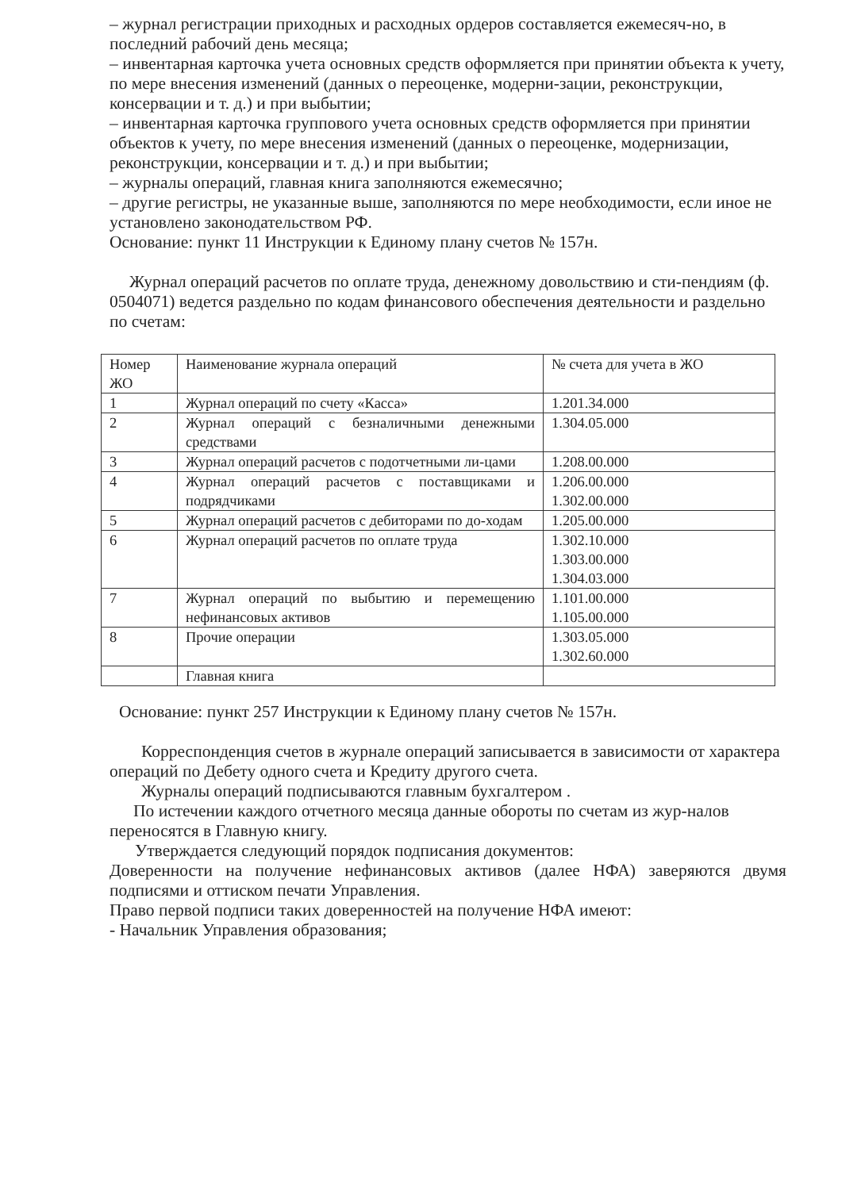– журнал регистрации приходных и расходных ордеров составляется ежемесяч-но, в последний рабочий день месяца;
– инвентарная карточка учета основных средств оформляется при принятии объекта к учету, по мере внесения изменений (данных о переоценке, модерни-зации, реконструкции, консервации и т. д.) и при выбытии;
– инвентарная карточка группового учета основных средств оформляется при принятии объектов к учету, по мере внесения изменений (данных о переоценке, модернизации, реконструкции, консервации и т. д.) и при выбытии;
– журналы операций, главная книга заполняются ежемесячно;
– другие регистры, не указанные выше, заполняются по мере необходимости, если иное не установлено законодательством РФ.
Основание: пункт 11 Инструкции к Единому плану счетов № 157н.
Журнал операций расчетов по оплате труда, денежному довольствию и сти-пендиям (ф. 0504071) ведется раздельно по кодам финансового обеспечения деятельности и раздельно по счетам:
| Номер ЖО | Наименование журнала операций | № счета для учета в ЖО |
| 1 | Журнал операций по счету «Касса» | 1.201.34.000 |
| 2 | Журнал операций с безналичными денежными средствами | 1.304.05.000 |
| 3 | Журнал операций расчетов с подотчетными ли-цами | 1.208.00.000 |
| 4 | Журнал операций расчетов с поставщиками и подрядчиками | 1.206.00.000 1.302.00.000 |
| 5 | Журнал операций расчетов с дебиторами по до-ходам | 1.205.00.000 |
| 6 | Журнал операций расчетов по оплате труда | 1.302.10.000 1.303.00.000 1.304.03.000 |
| 7 | Журнал операций по выбытию и перемещению нефинансовых активов | 1.101.00.000 1.105.00.000 |
| 8 | Прочие операции | 1.303.05.000 1.302.60.000 |
| | Главная книга | |
Основание: пункт 257 Инструкции к Единому плану счетов № 157н.
Корреспонденция счетов в журнале операций записывается в зависимости от характера операций по Дебету одного счета и Кредиту другого счета.
Журналы операций подписываются главным бухгалтером .
По истечении каждого отчетного месяца данные обороты по счетам из жур-налов переносятся в Главную книгу.
Утверждается следующий порядок подписания документов:
Доверенности на получение нефинансовых активов (далее НФА) заверяются двумя подписями и оттиском печати Управления.
Право первой подписи таких доверенностей на получение НФА имеют:
- Начальник Управления образования;